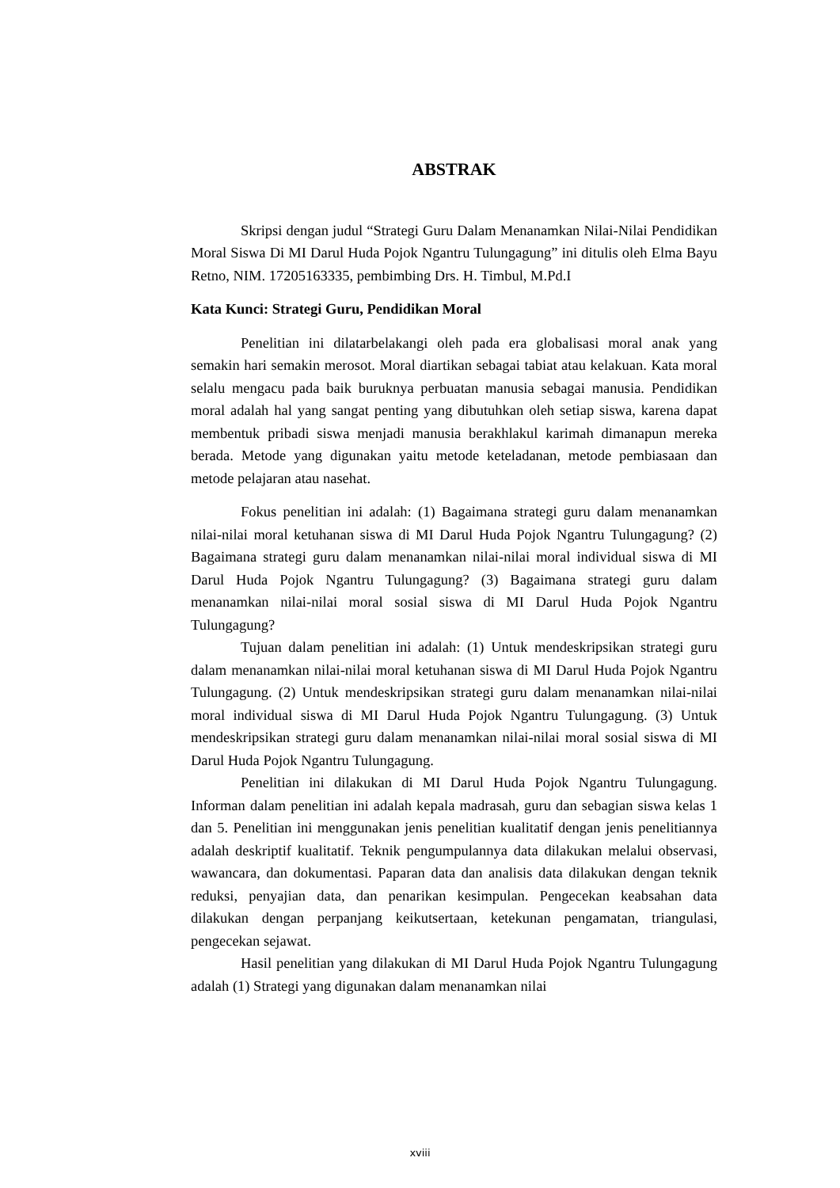ABSTRAK
Skripsi dengan judul “Strategi Guru Dalam Menanamkan Nilai-Nilai Pendidikan Moral Siswa Di MI Darul Huda Pojok Ngantru Tulungagung” ini ditulis oleh Elma Bayu Retno, NIM. 17205163335, pembimbing Drs. H. Timbul, M.Pd.I
Kata Kunci: Strategi Guru, Pendidikan Moral
Penelitian ini dilatarbelakangi oleh pada era globalisasi moral anak yang semakin hari semakin merosot. Moral diartikan sebagai tabiat atau kelakuan. Kata moral selalu mengacu pada baik buruknya perbuatan manusia sebagai manusia. Pendidikan moral adalah hal yang sangat penting yang dibutuhkan oleh setiap siswa, karena dapat membentuk pribadi siswa menjadi manusia berakhlakul karimah dimanapun mereka berada. Metode yang digunakan yaitu metode keteladanan, metode pembiasaan dan metode pelajaran atau nasehat.
Fokus penelitian ini adalah: (1) Bagaimana strategi guru dalam menanamkan nilai-nilai moral ketuhanan siswa di MI Darul Huda Pojok Ngantru Tulungagung? (2) Bagaimana strategi guru dalam menanamkan nilai-nilai moral individual siswa di MI Darul Huda Pojok Ngantru Tulungagung? (3) Bagaimana strategi guru dalam menanamkan nilai-nilai moral sosial siswa di MI Darul Huda Pojok Ngantru Tulungagung?
Tujuan dalam penelitian ini adalah: (1) Untuk mendeskripsikan strategi guru dalam menanamkan nilai-nilai moral ketuhanan siswa di MI Darul Huda Pojok Ngantru Tulungagung. (2) Untuk mendeskripsikan strategi guru dalam menanamkan nilai-nilai moral individual siswa di MI Darul Huda Pojok Ngantru Tulungagung. (3) Untuk mendeskripsikan strategi guru dalam menanamkan nilai-nilai moral sosial siswa di MI Darul Huda Pojok Ngantru Tulungagung.
Penelitian ini dilakukan di MI Darul Huda Pojok Ngantru Tulungagung. Informan dalam penelitian ini adalah kepala madrasah, guru dan sebagian siswa kelas 1 dan 5. Penelitian ini menggunakan jenis penelitian kualitatif dengan jenis penelitiannya adalah deskriptif kualitatif. Teknik pengumpulannya data dilakukan melalui observasi, wawancara, dan dokumentasi. Paparan data dan analisis data dilakukan dengan teknik reduksi, penyajian data, dan penarikan kesimpulan. Pengecekan keabsahan data dilakukan dengan perpanjang keikutsertaan, ketekunan pengamatan, triangulasi, pengecekan sejawat.
Hasil penelitian yang dilakukan di MI Darul Huda Pojok Ngantru Tulungagung adalah (1) Strategi yang digunakan dalam menanamkan nilai
xviii